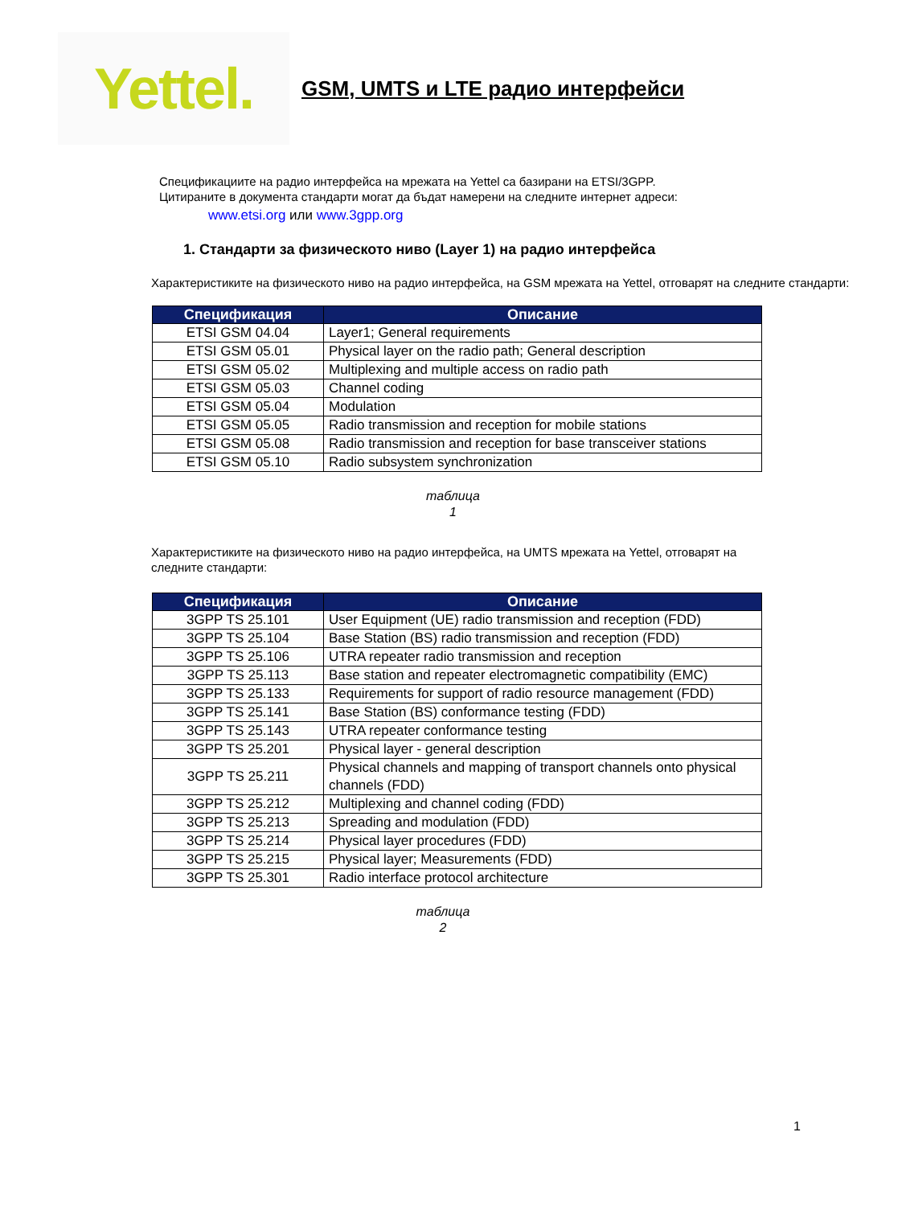Yettel.
GSM, UMTS и LTE радио интерфейси
Спецификациите на радио интерфейса на мрежата на Yettel са базирани на ETSI/3GPP. Цитираните в документа стандарти могат да бъдат намерени на следните интернет адреси:
www.etsi.org или www.3gpp.org
1. Стандарти за физическото ниво (Layer 1) на радио интерфейса
Характеристиките на физическото ниво на радио интерфейса, на GSM мрежата на Yettel, отговарят на следните стандарти:
| Спецификация | Описание |
| --- | --- |
| ETSI GSM 04.04 | Layer1; General requirements |
| ETSI GSM 05.01 | Physical layer on the radio path; General description |
| ETSI GSM 05.02 | Multiplexing and multiple access on radio path |
| ETSI GSM 05.03 | Channel coding |
| ETSI GSM 05.04 | Modulation |
| ETSI GSM 05.05 | Radio transmission and reception for mobile stations |
| ETSI GSM 05.08 | Radio transmission and reception for base transceiver stations |
| ETSI GSM 05.10 | Radio subsystem synchronization |
таблица
1
Характеристиките на физическото ниво на радио интерфейса, на UMTS мрежата на Yettel, отговарят на следните стандарти:
| Спецификация | Описание |
| --- | --- |
| 3GPP TS 25.101 | User Equipment (UE) radio transmission and reception (FDD) |
| 3GPP TS 25.104 | Base Station (BS) radio transmission and reception (FDD) |
| 3GPP TS 25.106 | UTRA repeater radio transmission and reception |
| 3GPP TS 25.113 | Base station and repeater electromagnetic compatibility (EMC) |
| 3GPP TS 25.133 | Requirements for support of radio resource management (FDD) |
| 3GPP TS 25.141 | Base Station (BS) conformance testing (FDD) |
| 3GPP TS 25.143 | UTRA repeater conformance testing |
| 3GPP TS 25.201 | Physical layer - general description |
| 3GPP TS 25.211 | Physical channels and mapping of transport channels onto physical channels (FDD) |
| 3GPP TS 25.212 | Multiplexing and channel coding (FDD) |
| 3GPP TS 25.213 | Spreading and modulation (FDD) |
| 3GPP TS 25.214 | Physical layer procedures (FDD) |
| 3GPP TS 25.215 | Physical layer; Measurements (FDD) |
| 3GPP TS 25.301 | Radio interface protocol architecture |
таблица
2
1